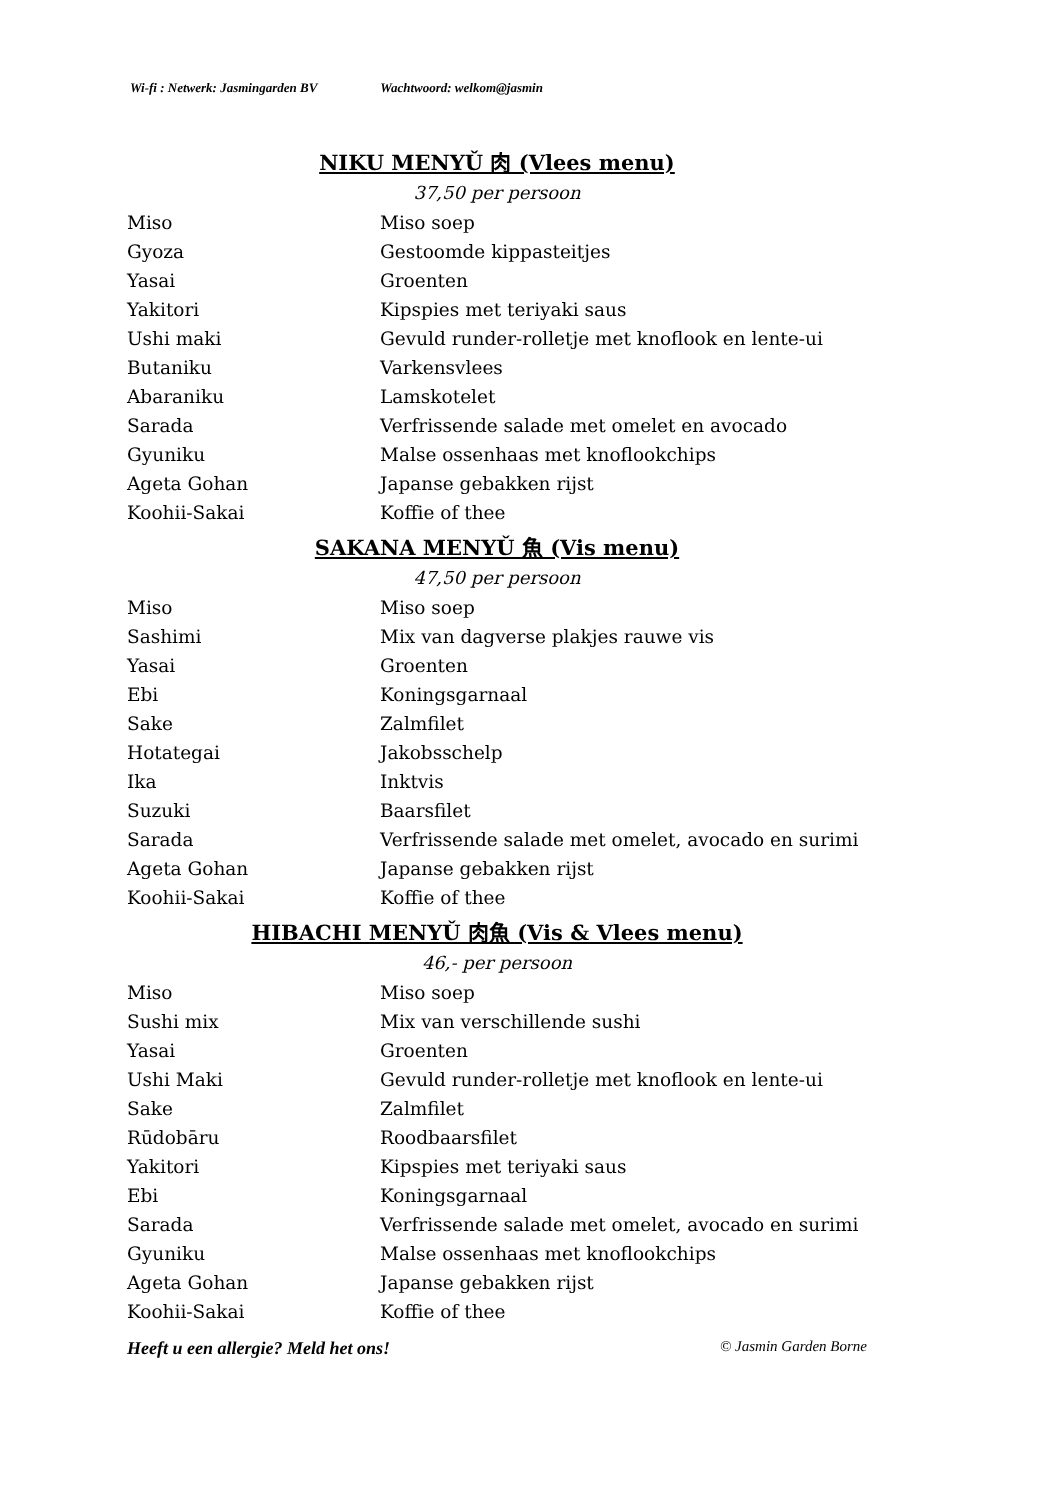Wi-fi : Netwerk: Jasmingarden BV Wachtwoord: welkom@jasmin
NIKU MENYǓ 肉 (Vlees menu)
37,50 per persoon
Miso Miso soep
Gyoza Gestoomde kippasteitjes
Yasai Groenten
Yakitori Kipspies met teriyaki saus
Ushi maki Gevuld runder-rolletje met knoflook en lente-ui
Butaniku Varkensvlees
Abaraniku Lamskotelet
Sarada Verfrissende salade met omelet en avocado
Gyuniku Malse ossenhaas met knoflookchips
Ageta Gohan Japanse gebakken rijst
Koohii-Sakai Koffie of thee
SAKANA MENYǓ 魚 (Vis menu)
47,50 per persoon
Miso Miso soep
Sashimi Mix van dagverse plakjes rauwe vis
Yasai Groenten
Ebi Koningsgarnaal
Sake Zalmfilet
Hotategai Jakobsschelp
Ika Inktvis
Suzuki Baarsfilet
Sarada Verfrissende salade met omelet, avocado en surimi
Ageta Gohan Japanse gebakken rijst
Koohii-Sakai Koffie of thee
HIBACHI MENYǓ 肉魚 (Vis & Vlees menu)
46,- per persoon
Miso Miso soep
Sushi mix Mix van verschillende sushi
Yasai Groenten
Ushi Maki Gevuld runder-rolletje met knoflook en lente-ui
Sake Zalmfilet
Rūdobāru Roodbaarsfilet
Yakitori Kipspies met teriyaki saus
Ebi Koningsgarnaal
Sarada Verfrissende salade met omelet, avocado en surimi
Gyuniku Malse ossenhaas met knoflookchips
Ageta Gohan Japanse gebakken rijst
Koohii-Sakai Koffie of thee
Heeft u een allergie? Meld het ons! © Jasmin Garden Borne